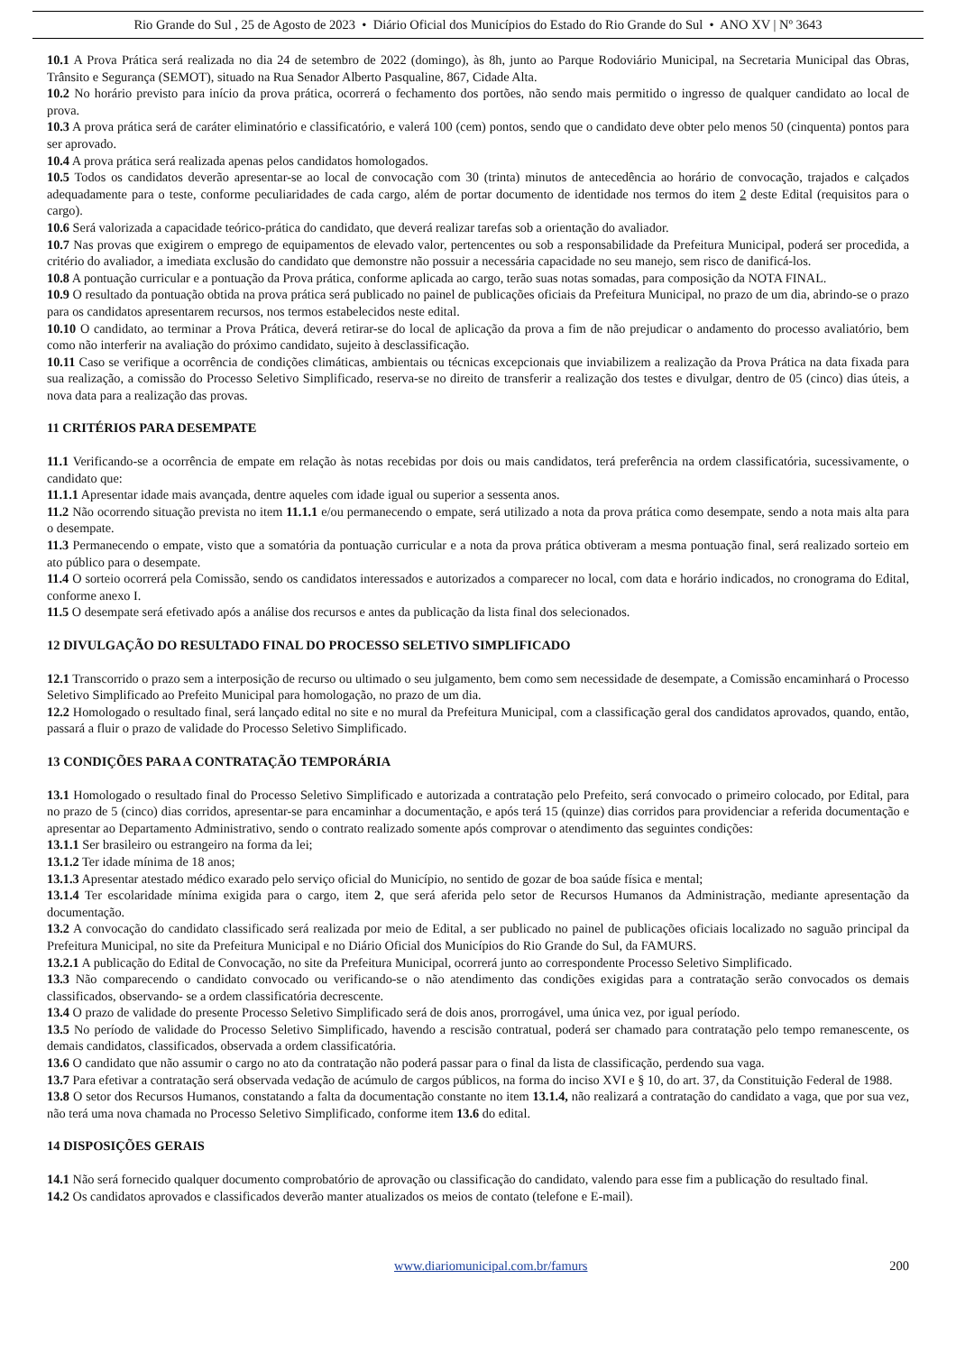Rio Grande do Sul , 25 de Agosto de 2023 • Diário Oficial dos Municípios do Estado do Rio Grande do Sul • ANO XV | Nº 3643
10.1 A Prova Prática será realizada no dia 24 de setembro de 2022 (domingo), às 8h, junto ao Parque Rodoviário Municipal, na Secretaria Municipal das Obras, Trânsito e Segurança (SEMOT), situado na Rua Senador Alberto Pasqualine, 867, Cidade Alta.
10.2 No horário previsto para início da prova prática, ocorrerá o fechamento dos portões, não sendo mais permitido o ingresso de qualquer candidato ao local de prova.
10.3 A prova prática será de caráter eliminatório e classificatório, e valerá 100 (cem) pontos, sendo que o candidato deve obter pelo menos 50 (cinquenta) pontos para ser aprovado.
10.4 A prova prática será realizada apenas pelos candidatos homologados.
10.5 Todos os candidatos deverão apresentar-se ao local de convocação com 30 (trinta) minutos de antecedência ao horário de convocação, trajados e calçados adequadamente para o teste, conforme peculiaridades de cada cargo, além de portar documento de identidade nos termos do item 2 deste Edital (requisitos para o cargo).
10.6 Será valorizada a capacidade teórico-prática do candidato, que deverá realizar tarefas sob a orientação do avaliador.
10.7 Nas provas que exigirem o emprego de equipamentos de elevado valor, pertencentes ou sob a responsabilidade da Prefeitura Municipal, poderá ser procedida, a critério do avaliador, a imediata exclusão do candidato que demonstre não possuir a necessária capacidade no seu manejo, sem risco de danificá-los.
10.8 A pontuação curricular e a pontuação da Prova prática, conforme aplicada ao cargo, terão suas notas somadas, para composição da NOTA FINAL.
10.9 O resultado da pontuação obtida na prova prática será publicado no painel de publicações oficiais da Prefeitura Municipal, no prazo de um dia, abrindo-se o prazo para os candidatos apresentarem recursos, nos termos estabelecidos neste edital.
10.10 O candidato, ao terminar a Prova Prática, deverá retirar-se do local de aplicação da prova a fim de não prejudicar o andamento do processo avaliatório, bem como não interferir na avaliação do próximo candidato, sujeito à desclassificação.
10.11 Caso se verifique a ocorrência de condições climáticas, ambientais ou técnicas excepcionais que inviabilizem a realização da Prova Prática na data fixada para sua realização, a comissão do Processo Seletivo Simplificado, reserva-se no direito de transferir a realização dos testes e divulgar, dentro de 05 (cinco) dias úteis, a nova data para a realização das provas.
11 CRITÉRIOS PARA DESEMPATE
11.1 Verificando-se a ocorrência de empate em relação às notas recebidas por dois ou mais candidatos, terá preferência na ordem classificatória, sucessivamente, o candidato que:
11.1.1 Apresentar idade mais avançada, dentre aqueles com idade igual ou superior a sessenta anos.
11.2 Não ocorrendo situação prevista no item 11.1.1 e/ou permanecendo o empate, será utilizado a nota da prova prática como desempate, sendo a nota mais alta para o desempate.
11.3 Permanecendo o empate, visto que a somatória da pontuação curricular e a nota da prova prática obtiveram a mesma pontuação final, será realizado sorteio em ato público para o desempate.
11.4 O sorteio ocorrerá pela Comissão, sendo os candidatos interessados e autorizados a comparecer no local, com data e horário indicados, no cronograma do Edital, conforme anexo I.
11.5 O desempate será efetivado após a análise dos recursos e antes da publicação da lista final dos selecionados.
12 DIVULGAÇÃO DO RESULTADO FINAL DO PROCESSO SELETIVO SIMPLIFICADO
12.1 Transcorrido o prazo sem a interposição de recurso ou ultimado o seu julgamento, bem como sem necessidade de desempate, a Comissão encaminhará o Processo Seletivo Simplificado ao Prefeito Municipal para homologação, no prazo de um dia.
12.2 Homologado o resultado final, será lançado edital no site e no mural da Prefeitura Municipal, com a classificação geral dos candidatos aprovados, quando, então, passará a fluir o prazo de validade do Processo Seletivo Simplificado.
13 CONDIÇÕES PARA A CONTRATAÇÃO TEMPORÁRIA
13.1 Homologado o resultado final do Processo Seletivo Simplificado e autorizada a contratação pelo Prefeito, será convocado o primeiro colocado, por Edital, para no prazo de 5 (cinco) dias corridos, apresentar-se para encaminhar a documentação, e após terá 15 (quinze) dias corridos para providenciar a referida documentação e apresentar ao Departamento Administrativo, sendo o contrato realizado somente após comprovar o atendimento das seguintes condições:
13.1.1 Ser brasileiro ou estrangeiro na forma da lei;
13.1.2 Ter idade mínima de 18 anos;
13.1.3 Apresentar atestado médico exarado pelo serviço oficial do Município, no sentido de gozar de boa saúde física e mental;
13.1.4 Ter escolaridade mínima exigida para o cargo, item 2, que será aferida pelo setor de Recursos Humanos da Administração, mediante apresentação da documentação.
13.2 A convocação do candidato classificado será realizada por meio de Edital, a ser publicado no painel de publicações oficiais localizado no saguão principal da Prefeitura Municipal, no site da Prefeitura Municipal e no Diário Oficial dos Municípios do Rio Grande do Sul, da FAMURS.
13.2.1 A publicação do Edital de Convocação, no site da Prefeitura Municipal, ocorrerá junto ao correspondente Processo Seletivo Simplificado.
13.3 Não comparecendo o candidato convocado ou verificando-se o não atendimento das condições exigidas para a contratação serão convocados os demais classificados, observando- se a ordem classificatória decrescente.
13.4 O prazo de validade do presente Processo Seletivo Simplificado será de dois anos, prorrogável, uma única vez, por igual período.
13.5 No período de validade do Processo Seletivo Simplificado, havendo a rescisão contratual, poderá ser chamado para contratação pelo tempo remanescente, os demais candidatos, classificados, observada a ordem classificatória.
13.6 O candidato que não assumir o cargo no ato da contratação não poderá passar para o final da lista de classificação, perdendo sua vaga.
13.7 Para efetivar a contratação será observada vedação de acúmulo de cargos públicos, na forma do inciso XVI e § 10, do art. 37, da Constituição Federal de 1988.
13.8 O setor dos Recursos Humanos, constatando a falta da documentação constante no item 13.1.4, não realizará a contratação do candidato a vaga, que por sua vez, não terá uma nova chamada no Processo Seletivo Simplificado, conforme item 13.6 do edital.
14 DISPOSIÇÕES GERAIS
14.1 Não será fornecido qualquer documento comprobatório de aprovação ou classificação do candidato, valendo para esse fim a publicação do resultado final.
14.2 Os candidatos aprovados e classificados deverão manter atualizados os meios de contato (telefone e E-mail).
www.diariomunicipal.com.br/famurs 200